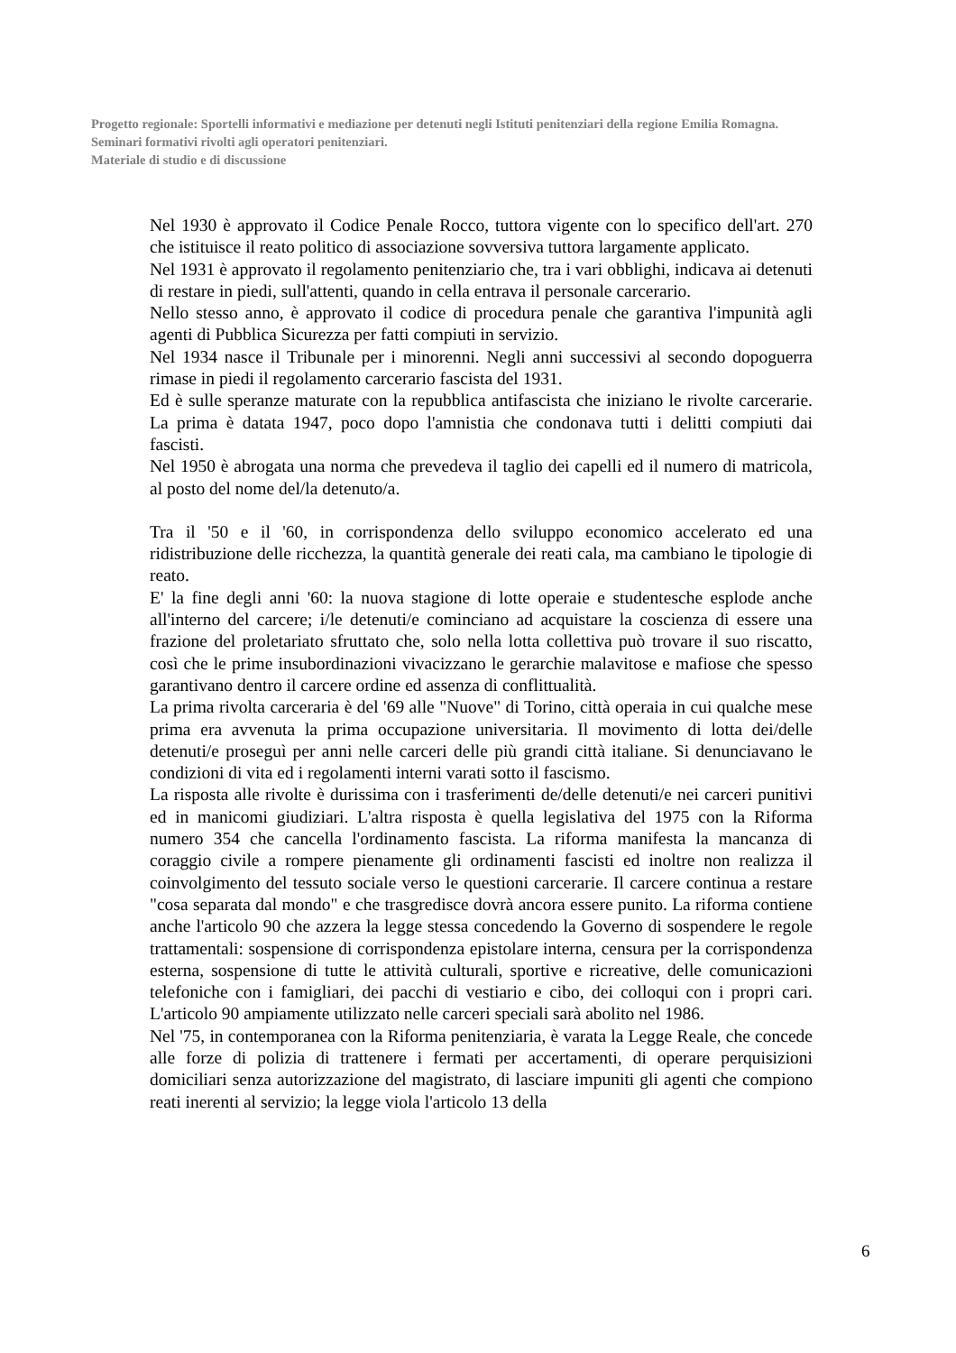Progetto regionale: Sportelli informativi e mediazione per detenuti negli Istituti penitenziari della regione Emilia Romagna.
Seminari formativi rivolti agli operatori penitenziari.
Materiale di studio e di discussione
Nel 1930 è approvato il Codice Penale Rocco, tuttora vigente con lo specifico dell'art. 270 che istituisce il reato politico di associazione sovversiva tuttora largamente applicato.
Nel 1931 è approvato il regolamento penitenziario che, tra i vari obblighi, indicava ai detenuti di restare in piedi, sull'attenti, quando in cella entrava il personale carcerario.
Nello stesso anno, è approvato il codice di procedura penale che garantiva l'impunità agli agenti di Pubblica Sicurezza per fatti compiuti in servizio.
Nel 1934 nasce il Tribunale per i minorenni. Negli anni successivi al secondo dopoguerra rimase in piedi il regolamento carcerario fascista del 1931.
Ed è sulle speranze maturate con la repubblica antifascista che iniziano le rivolte carcerarie. La prima è datata 1947, poco dopo l'amnistia che condonava tutti i delitti compiuti dai fascisti.
Nel 1950 è abrogata una norma che prevedeva il taglio dei capelli ed il numero di matricola, al posto del nome del/la detenuto/a.
Tra il '50 e il '60, in corrispondenza dello sviluppo economico accelerato ed una ridistribuzione delle ricchezza, la quantità generale dei reati cala, ma cambiano le tipologie di reato.
E' la fine degli anni '60: la nuova stagione di lotte operaie e studentesche esplode anche all'interno del carcere; i/le detenuti/e cominciano ad acquistare la coscienza di essere una frazione del proletariato sfruttato che, solo nella lotta collettiva può trovare il suo riscatto, così che le prime insubordinazioni vivacizzano le gerarchie malavitose e mafiose che spesso garantivano dentro il carcere ordine ed assenza di conflittualità.
La prima rivolta carceraria è del '69 alle "Nuove" di Torino, città operaia in cui qualche mese prima era avvenuta la prima occupazione universitaria. Il movimento di lotta dei/delle detenuti/e proseguì per anni nelle carceri delle più grandi città italiane. Si denunciavano le condizioni di vita ed i regolamenti interni varati sotto il fascismo.
La risposta alle rivolte è durissima con i trasferimenti de/delle detenuti/e nei carceri punitivi ed in manicomi giudiziari. L'altra risposta è quella legislativa del 1975 con la Riforma numero 354 che cancella l'ordinamento fascista. La riforma manifesta la mancanza di coraggio civile a rompere pienamente gli ordinamenti fascisti ed inoltre non realizza il coinvolgimento del tessuto sociale verso le questioni carcerarie. Il carcere continua a restare "cosa separata dal mondo" e che trasgredisce dovrà ancora essere punito. La riforma contiene anche l'articolo 90 che azzera la legge stessa concedendo la Governo di sospendere le regole trattamentali: sospensione di corrispondenza epistolare interna, censura per la corrispondenza esterna, sospensione di tutte le attività culturali, sportive e ricreative, delle comunicazioni telefoniche con i famigliari, dei pacchi di vestiario e cibo, dei colloqui con i propri cari. L'articolo 90 ampiamente utilizzato nelle carceri speciali sarà abolito nel 1986.
Nel '75, in contemporanea con la Riforma penitenziaria, è varata la Legge Reale, che concede alle forze di polizia di trattenere i fermati per accertamenti, di operare perquisizioni domiciliari senza autorizzazione del magistrato, di lasciare impuniti gli agenti che compiono reati inerenti al servizio; la legge viola l'articolo 13 della
6